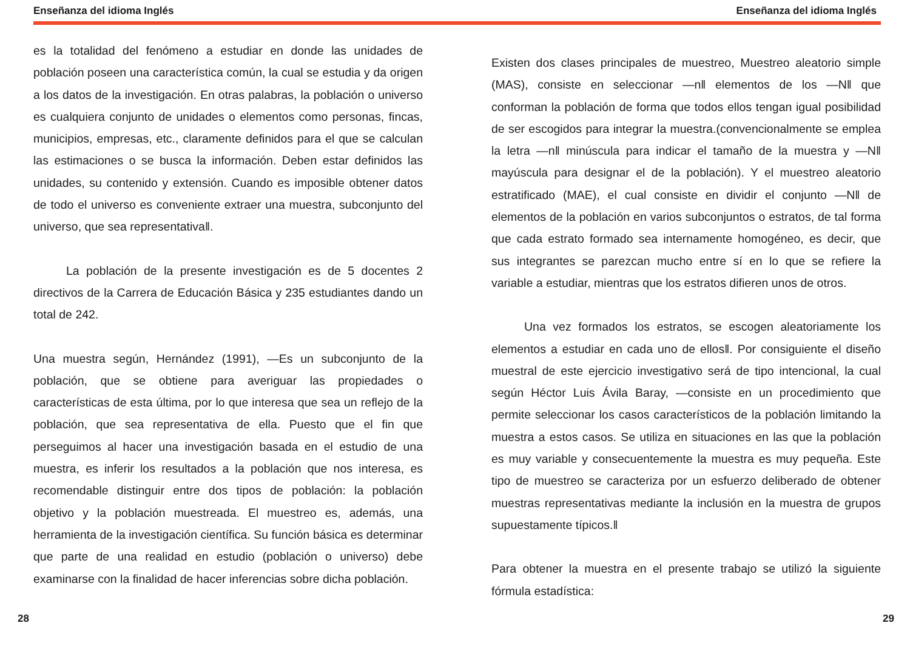Enseñanza del idioma Inglés Enseñanza del idioma Inglés
es la totalidad del fenómeno a estudiar en donde las unidades de población poseen una característica común, la cual se estudia y da origen a los datos de la investigación. En otras palabras, la población o universo es cualquiera conjunto de unidades o elementos como personas, fincas, municipios, empresas, etc., claramente definidos para el que se calculan las estimaciones o se busca la información. Deben estar definidos las unidades, su contenido y extensión. Cuando es imposible obtener datos de todo el universo es conveniente extraer una muestra, subconjunto del universo, que sea representativa‖.
La población de la presente investigación es de 5 docentes 2 directivos de la Carrera de Educación Básica y 235 estudiantes dando un total de 242.
Una muestra según, Hernández (1991), ―Es un subconjunto de la población, que se obtiene para averiguar las propiedades o características de esta última, por lo que interesa que sea un reflejo de la población, que sea representativa de ella. Puesto que el fin que perseguimos al hacer una investigación basada en el estudio de una muestra, es inferir los resultados a la población que nos interesa, es recomendable distinguir entre dos tipos de población: la población objetivo y la población muestreada. El muestreo es, además, una herramienta de la investigación científica. Su función básica es determinar que parte de una realidad en estudio (población o universo) debe examinarse con la finalidad de hacer inferencias sobre dicha población.
Existen dos clases principales de muestreo, Muestreo aleatorio simple (MAS), consiste en seleccionar ―n‖ elementos de los ―N‖ que conforman la población de forma que todos ellos tengan igual posibilidad de ser escogidos para integrar la muestra.(convencionalmente se emplea la letra ―n‖ minúscula para indicar el tamaño de la muestra y ―N‖ mayúscula para designar el de la población). Y el muestreo aleatorio estratificado (MAE), el cual consiste en dividir el conjunto ―N‖ de elementos de la población en varios subconjuntos o estratos, de tal forma que cada estrato formado sea internamente homogéneo, es decir, que sus integrantes se parezcan mucho entre sí en lo que se refiere la variable a estudiar, mientras que los estratos difieren unos de otros.
Una vez formados los estratos, se escogen aleatoriamente los elementos a estudiar en cada uno de ellos‖. Por consiguiente el diseño muestral de este ejercicio investigativo será de tipo intencional, la cual según Héctor Luis Ávila Baray, ―consiste en un procedimiento que permite seleccionar los casos característicos de la población limitando la muestra a estos casos. Se utiliza en situaciones en las que la población es muy variable y consecuentemente la muestra es muy pequeña. Este tipo de muestreo se caracteriza por un esfuerzo deliberado de obtener muestras representativas mediante la inclusión en la muestra de grupos supuestamente típicos.‖
Para obtener la muestra en el presente trabajo se utilizó la siguiente fórmula estadística:
28 29